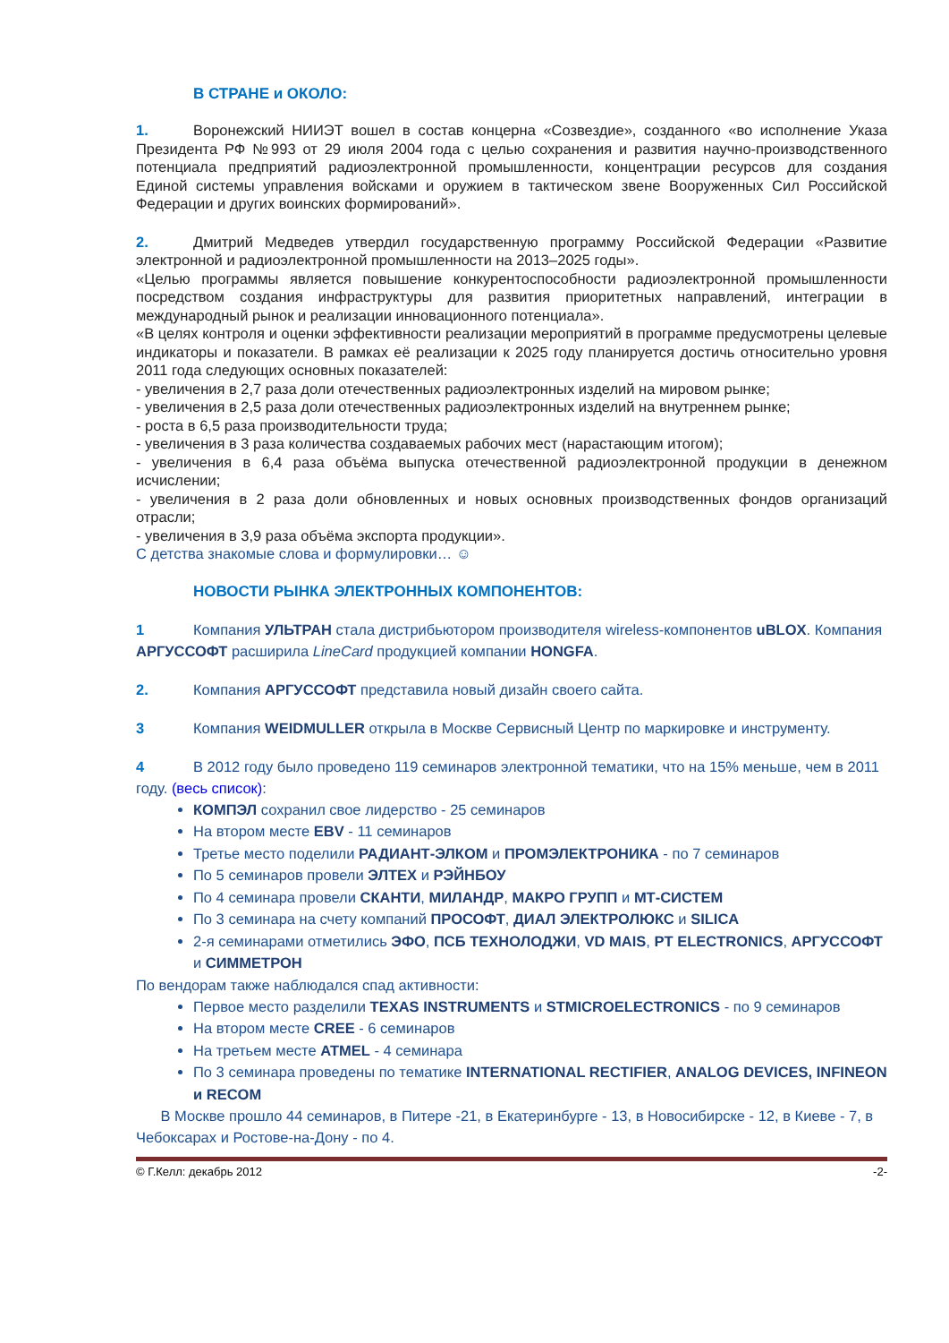В СТРАНЕ и ОКОЛО:
1. Воронежский НИИЭТ вошел в состав концерна «Созвездие», созданного «во исполнение Указа Президента РФ №993 от 29 июля 2004 года с целью сохранения и развития научно-производственного потенциала предприятий радиоэлектронной промышленности, концентрации ресурсов для создания Единой системы управления войсками и оружием в тактическом звене Вооруженных Сил Российской Федерации и других воинских формирований».
2. Дмитрий Медведев утвердил государственную программу Российской Федерации «Развитие электронной и радиоэлектронной промышленности на 2013–2025 годы».
«Целью программы является повышение конкурентоспособности радиоэлектронной промышленности посредством создания инфраструктуры для развития приоритетных направлений, интеграции в международный рынок и реализации инновационного потенциала».
«В целях контроля и оценки эффективности реализации мероприятий в программе предусмотрены целевые индикаторы и показатели. В рамках её реализации к 2025 году планируется достичь относительно уровня 2011 года следующих основных показателей:
- увеличения в 2,7 раза доли отечественных радиоэлектронных изделий на мировом рынке;
- увеличения в 2,5 раза доли отечественных радиоэлектронных изделий на внутреннем рынке;
- роста в 6,5 раза производительности труда;
- увеличения в 3 раза количества создаваемых рабочих мест (нарастающим итогом);
- увеличения в 6,4 раза объёма выпуска отечественной радиоэлектронной продукции в денежном исчислении;
- увеличения в 2 раза доли обновленных и новых основных производственных фондов организаций отрасли;
- увеличения в 3,9 раза объёма экспорта продукции».
С детства знакомые слова и формулировки… ☺
НОВОСТИ РЫНКА ЭЛЕКТРОННЫХ КОМПОНЕНТОВ:
1 Компания УЛЬТРАН стала дистрибьютором производителя wireless-компонентов uBLOX. Компания АРГУССОФТ расширила LineCard продукцией компании HONGFA.
2. Компания АРГУССОФТ представила новый дизайн своего сайта.
3 Компания WEIDMULLER открыла в Москве Сервисный Центр по маркировке и инструменту.
4 В 2012 году было проведено 119 семинаров электронной тематики, что на 15% меньше, чем в 2011 году. (весь список):
КОМПЭЛ сохранил свое лидерство - 25 семинаров
На втором месте EBV - 11 семинаров
Третье место поделили РАДИАНТ-ЭЛКОМ и ПРОМЭЛЕКТРОНИКА - по 7 семинаров
По 5 семинаров провели ЭЛТЕХ и РЭЙНБОУ
По 4 семинара провели СКАНТИ, МИЛАНДР, МАКРО ГРУПП и МТ-СИСТЕМ
По 3 семинара на счету компаний ПРОСОФТ, ДИАЛ ЭЛЕКТРОЛЮКС и SILICA
2-я семинарами отметились ЭФО, ПСБ ТЕХНОЛОДЖИ, VD MAIS, PT ELECTRONICS, АРГУССОФТ и СИММЕТРОН
По вендорам также наблюдался спад активности:
Первое место разделили TEXAS INSTRUMENTS и STMICROELECTRONICS - по 9 семинаров
На втором месте CREE - 6 семинаров
На третьем месте ATMEL - 4 семинара
По 3 семинара проведены по тематике INTERNATIONAL RECTIFIER, ANALOG DEVICES, INFINEON и RECOM
В Москве прошло 44 семинаров, в Питере -21, в Екатеринбурге - 13, в Новосибирске - 12, в Киеве - 7, в Чебоксарах и Ростове-на-Дону - по 4.
© Г.Келл: декабрь 2012 -2-